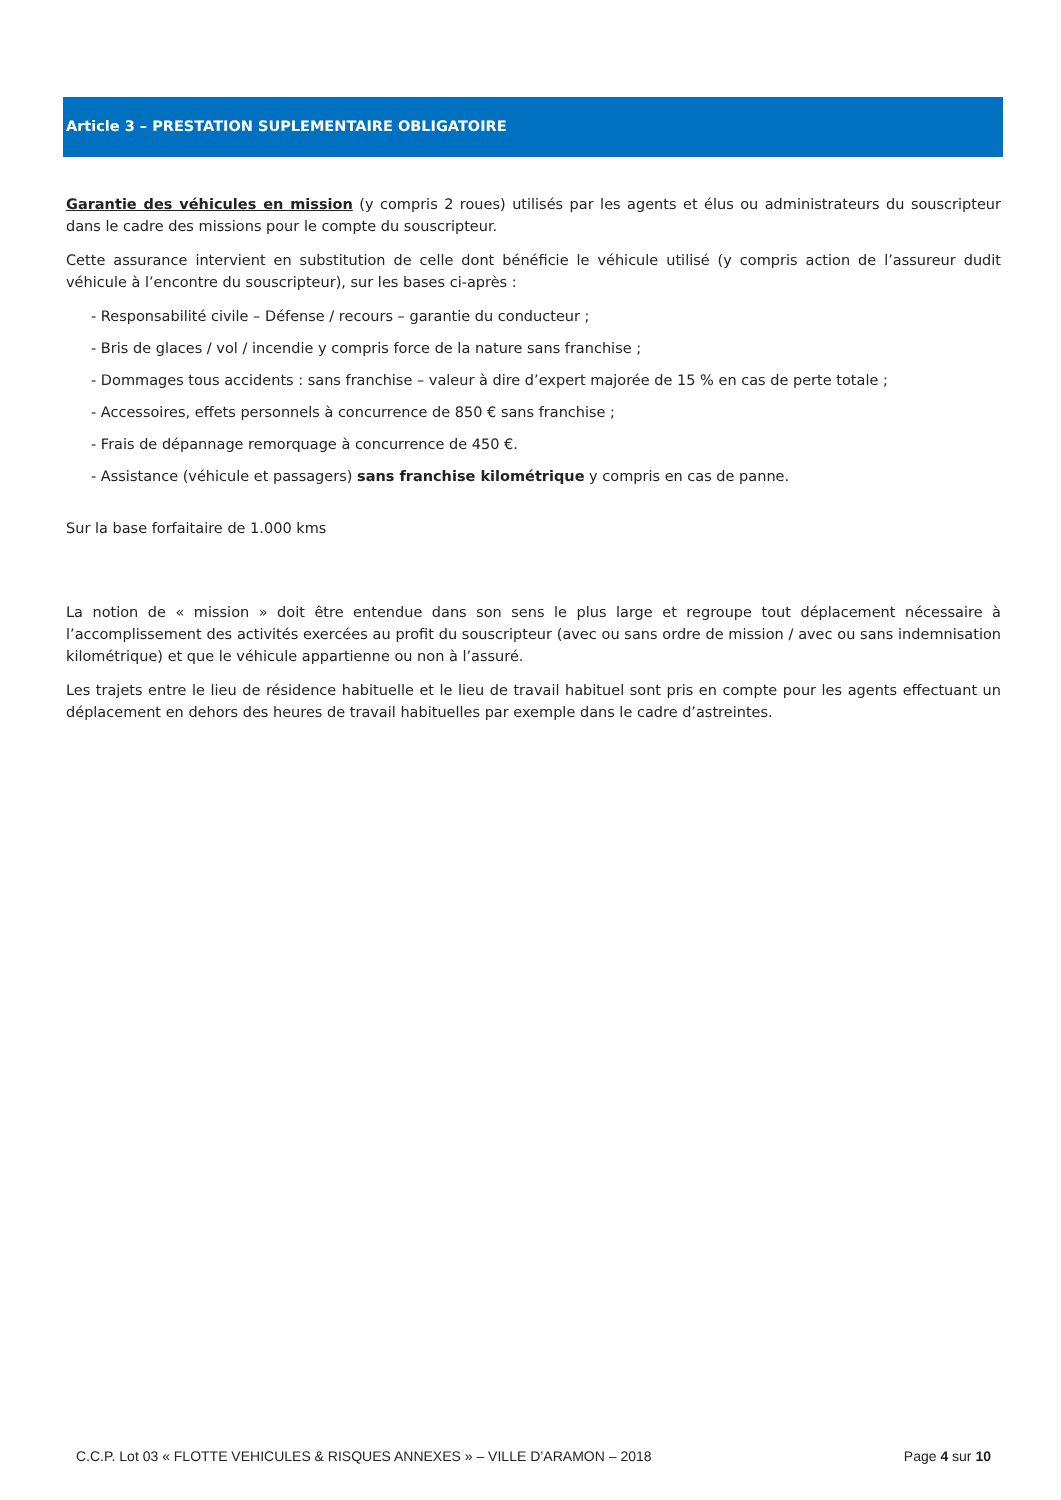Article 3 – PRESTATION SUPLEMENTAIRE OBLIGATOIRE
Garantie des véhicules en mission (y compris 2 roues) utilisés par les agents et élus ou administrateurs du souscripteur dans le cadre des missions pour le compte du souscripteur.
Cette assurance intervient en substitution de celle dont bénéficie le véhicule utilisé (y compris action de l’assureur dudit véhicule à l’encontre du souscripteur), sur les bases ci-après :
- Responsabilité civile – Défense / recours – garantie du conducteur ;
- Bris de glaces / vol / incendie y compris force de la nature sans franchise ;
- Dommages tous accidents : sans franchise – valeur à dire d’expert majorée de 15 % en cas de perte totale ;
- Accessoires, effets personnels à concurrence de 850 € sans franchise ;
- Frais de dépannage remorquage à concurrence de 450 €.
- Assistance (véhicule et passagers) sans franchise kilométrique y compris en cas de panne.
Sur la base forfaitaire de 1.000 kms
La notion de « mission » doit être entendue dans son sens le plus large et regroupe tout déplacement nécessaire à l’accomplissement des activités exercées au profit du souscripteur (avec ou sans ordre de mission / avec ou sans indemnisation kilométrique) et que le véhicule appartienne ou non à l’assuré.
Les trajets entre le lieu de résidence habituelle et le lieu de travail habituel sont pris en compte pour les agents effectuant un déplacement en dehors des heures de travail habituelles par exemple dans le cadre d’astreintes.
C.C.P. Lot 03 « FLOTTE VEHICULES & RISQUES ANNEXES » – VILLE D’ARAMON – 2018 Page 4 sur 10